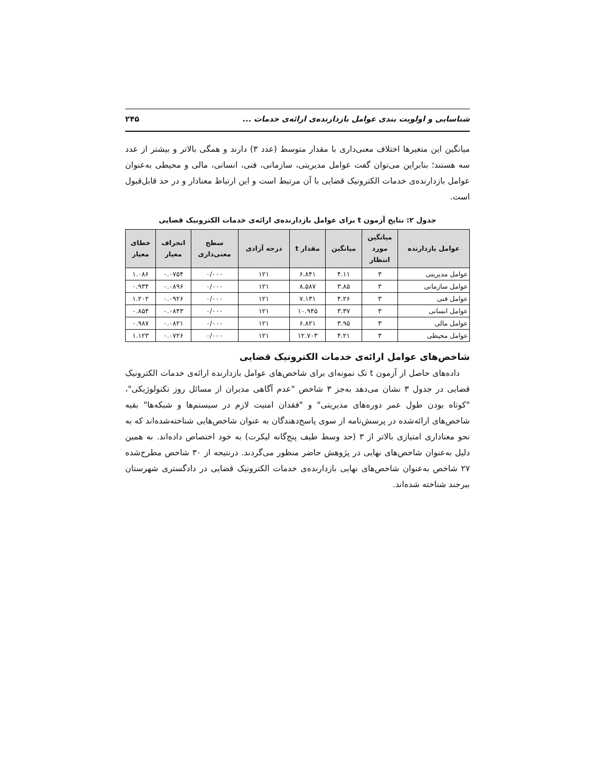شناسایی و اولویت بندی عوامل بازدارنده‌ی ارائه‌ی خدمات ... ۲۴۵
میانگین این متغیرها اختلاف معنی‌داری با مقدار متوسط (عدد ۳) دارند و همگی بالاتر و بیشتر از عدد سه هستند؛ بنابراین می‌توان گفت عوامل مدیریتی، سازمانی، فنی، انسانی، مالی و محیطی به‌عنوان عوامل بازدارنده‌ی خدمات الکترونیک قضایی با آن مرتبط است و این ارتباط معنادار و در حد قابل‌قبول است.
جدول ۲: نتایج آزمون t برای عوامل بازدارنده‌ی ارائه‌ی خدمات الکترونیک قضایی
| عوامل بازدارنده | میانگین مورد انتظار | میانگین | مقدار t | درجه آزادی | سطح معنی‌داری | انحراف معیار | خطای معیار |
| --- | --- | --- | --- | --- | --- | --- | --- |
| عوامل مدیریتی | ۳ | ۴.۱۱ | ۶.۸۴۱ | ۱۲۱ | ۰/۰۰۰ | ۰.۰۷۵۴ | ۱.۰۸۶ |
| عوامل سازمانی | ۳ | ۳.۸۵ | ۸.۵۸۷ | ۱۲۱ | ۰/۰۰۰ | ۰.۰۸۹۶ | ۰.۹۳۴ |
| عوامل فنی | ۳ | ۴.۲۶ | ۷.۱۳۱ | ۱۲۱ | ۰/۰۰۰ | ۰.۰۹۲۶ | ۱.۲۰۲ |
| عوامل انسانی | ۳ | ۳.۳۷ | ۱۰.۹۴۵ | ۱۲۱ | ۰/۰۰۰ | ۰.۰۸۴۳ | ۰.۸۵۴ |
| عوامل مالی | ۳ | ۳.۹۵ | ۶.۸۲۱ | ۱۲۱ | ۰/۰۰۰ | ۰.۰۸۲۱ | ۰.۹۸۷ |
| عوامل محیطی | ۳ | ۴.۲۱ | ۱۲.۷۰۳ | ۱۲۱ | ۰/۰۰۰ | ۰.۰۷۲۶ | ۱.۱۲۳ |
شاخص‌های عوامل ارائه‌ی خدمات الکترونیک قضایی
داده‌های حاصل از آزمون t تک نمونه‌ای برای شاخص‌های عوامل بازدارنده ارائه‌ی خدمات الکترونیک قضایی در جدول ۳ نشان می‌دهد به‌جز ۳ شاخص "عدم آگاهی مدیران از مسائل روز تکنولوژیکی"، "کوتاه بودن طول عمر دوره‌های مدیریتی" و "فقدان امنیت لازم در سیستم‌ها و شبکه‌ها" بقیه شاخص‌های ارائه‌شده در پرسش‌نامه از سوی پاسخ‌دهندگان به عنوان شاخص‌هایی شناخته‌شده‌اند که به نحو معناداری امتیازی بالاتر از ۳ (حد وسط طیف پنج‌گانه لیکرت) به خود اختصاص داده‌اند. به همین دلیل به‌عنوان شاخص‌های نهایی در پژوهش حاضر منظور می‌گردند. درنتیجه از ۳۰ شاخص مطرح‌شده ۲۷ شاخص به‌عنوان شاخص‌های نهایی بازدارنده‌ی خدمات الکترونیک قضایی در دادگستری شهرستان بیرجند شناخته شده‌اند.